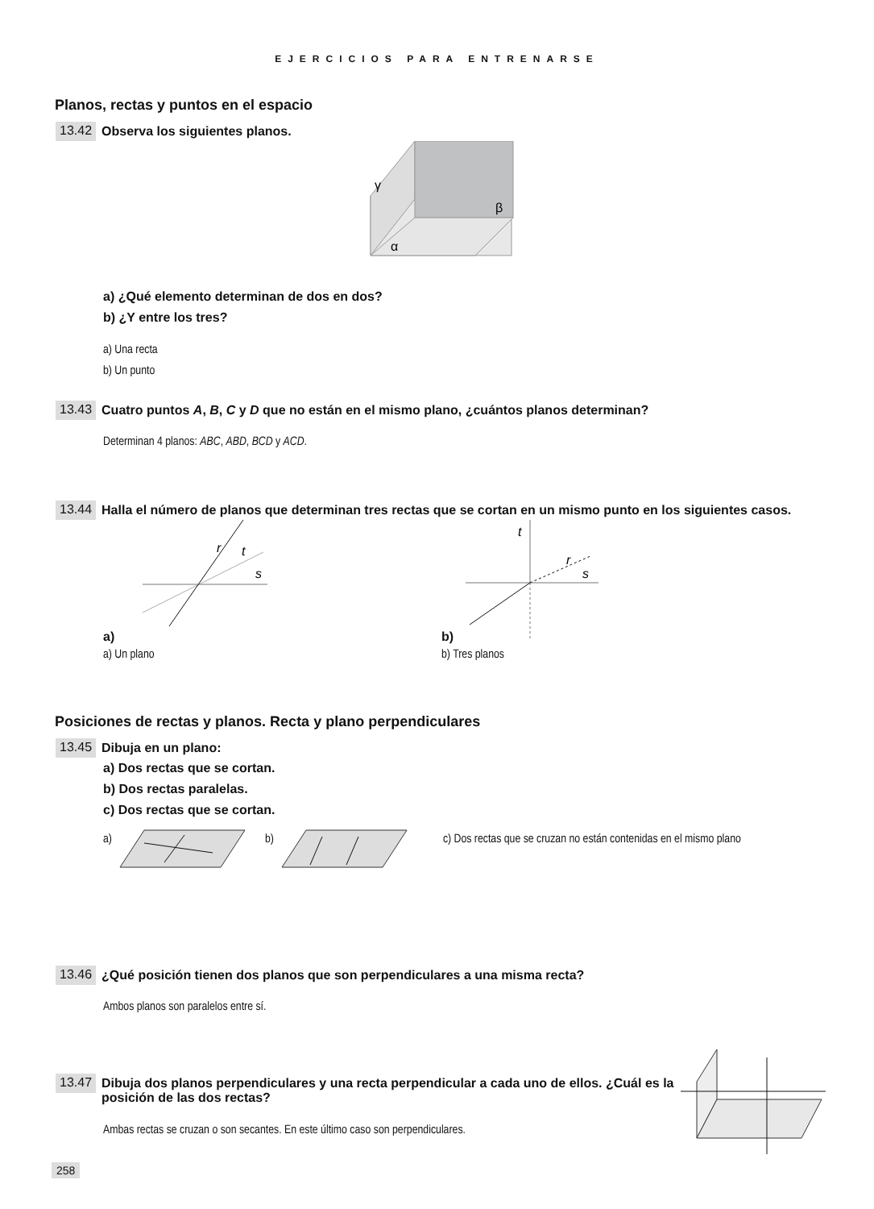EJERCICIOS PARA ENTRENARSE
Planos, rectas y puntos en el espacio
13.42 Observa los siguientes planos.
γ
β
α
a) ¿Qué elemento determinan de dos en dos?
b) ¿Y entre los tres?
a) Una recta
b) Un punto
13.43 Cuatro puntos A, B, C y D que no están en el mismo plano, ¿cuántos planos determinan?
Determinan 4 planos: ABC, ABD, BCD y ACD.
13.44 Halla el número de planos que determinan tres rectas que se cortan en un mismo punto en los siguientes casos.
a)
r
t
s
a) Un plano
b)
t
r
s
b) Tres planos
Posiciones de rectas y planos. Recta y plano perpendiculares
13.45 Dibuja en un plano:
a) Dos rectas que se cortan.
b) Dos rectas paralelas.
c) Dos rectas que se cortan.
a) b) c) Dos rectas que se cruzan no están contenidas en el mismo plano
13.46 ¿Qué posición tienen dos planos que son perpendiculares a una misma recta?
Ambos planos son paralelos entre sí.
13.47 Dibuja dos planos perpendiculares y una recta perpendicular a cada uno de ellos. ¿Cuál es la posición de las dos rectas?
Ambas rectas se cruzan o son secantes. En este último caso son perpendiculares.
258